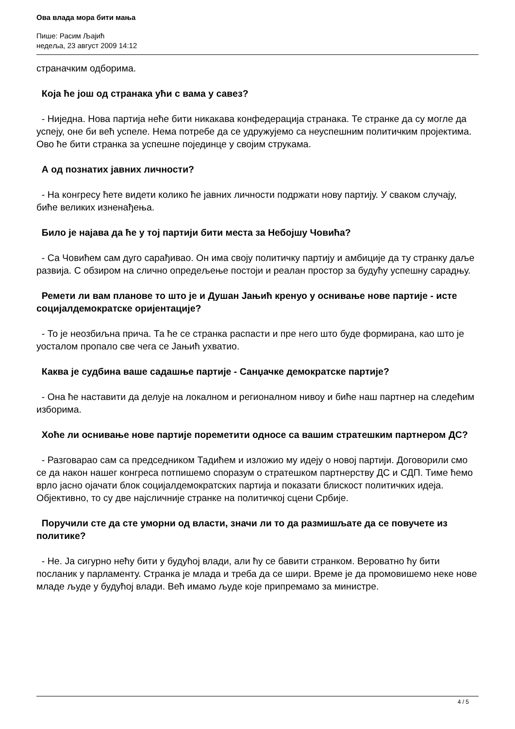Ова влада мора бити мања
Пише: Расим Љајић
недеља, 23 август 2009 14:12
страначким одборима.
Која ће још од странака ући с вама у савез?
- Ниједна. Нова партија неће бити никакава конфедерација странака. Те странке да су могле да успеју, оне би већ успеле. Нема потребе да се удружујемо са неуспешним политичким пројектима. Ово ће бити странка за успешне појединце у својим струкама.
А од познатих јавних личности?
- На конгресу ћете видети колико ће јавних личности подржати нову партију. У сваком случају, биће великих изненађења.
Било је најава да ће у тој партији бити места за Небојшу Човића?
- Са Човићем сам дуго сарађивао. Он има своју политичку партију и амбиције да ту странку даље развија. С обзиром на слично опредељење постоји и реалан простор за будућу успешну сарадњу.
Ремети ли вам планове то што је и Душан Јањић кренуо у оснивање нове партије - исте социјалдемократске оријентације?
- То је неозбиљна прича. Та ће се странка распасти и пре него што буде формирана, као што је уосталом пропало све чега се Јањић ухватио.
Каква је судбина ваше садашње партије - Санџачке демократске партије?
- Она ће наставити да делује на локалном и регионалном нивоу и биће наш партнер на следећим изборима.
Хоће ли оснивање нове партије пореметити односе са вашим стратешким партнером ДС?
- Разговарао сам са председником Тадићем и изложио му идеју о новој партији. Договорили смо се да након нашег конгреса потпишемо споразум о стратешком партнерству ДС и СДП. Тиме ћемо врло јасно ојачати блок социјалдемократских партија и показати блискост политичких идеја. Објективно, то су две најсличније странке на политичкој сцени Србије.
Поручили сте да сте уморни од власти, значи ли то да размишљате да се повучете из политике?
- Не. Ја сигурно нећу бити у будућој влади, али ћу се бавити странком. Вероватно ћу бити посланик у парламенту. Странка је млада и треба да се шири. Време је да промовишемо неке нове младе људе у будућој влади. Већ имамо људе које припремамо за министре.
4 / 5